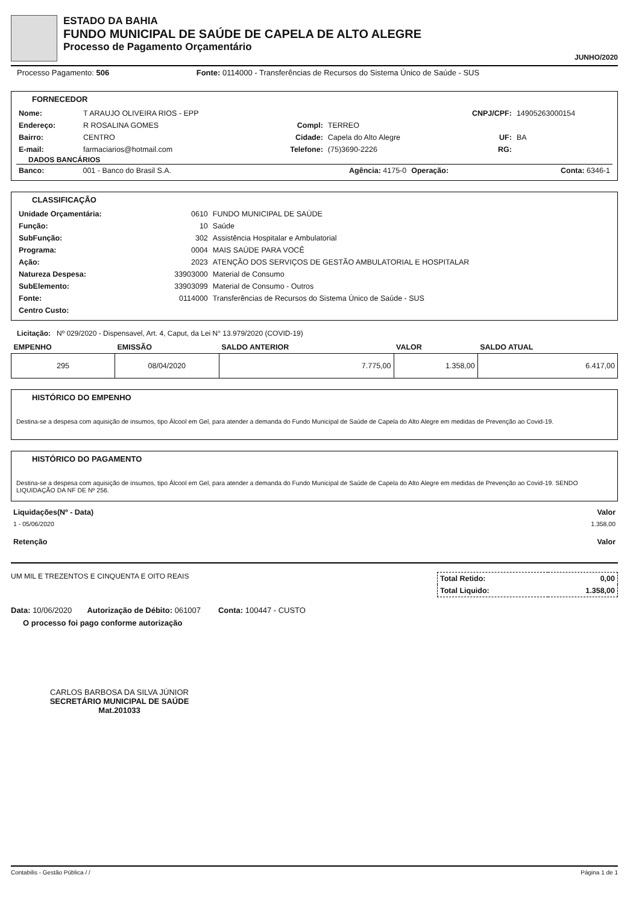ESTADO DA BAHIA
FUNDO MUNICIPAL DE SAÚDE DE CAPELA DE ALTO ALEGRE
Processo de Pagamento Orçamentário
JUNHO/2020
Processo Pagamento: 506 Fonte: 0114000 - Transferências de Recursos do Sistema Único de Saúde - SUS
FORNECEDOR
| Nome: | T ARAUJO OLIVEIRA RIOS - EPP | | | CNPJ/CPF: | 14905263000154 |
| Endereço: | R ROSALINA GOMES | Compl: | TERREO | | |
| Bairro: | CENTRO | Cidade: | Capela do Alto Alegre | UF: | BA |
| E-mail: | farmaciarios@hotmail.com | Telefone: | (75)3690-2226 | RG: | |
DADOS BANCÁRIOS
| Banco: | 001 - Banco do Brasil S.A. | Agência: 4175-0 | Operação: | Conta: 6346-1 |
CLASSIFICAÇÃO
| Unidade Orçamentária: | 0610 | FUNDO MUNICIPAL DE SAÚDE |
| Função: | 10 | Saúde |
| SubFunção: | 302 | Assistência Hospitalar e Ambulatorial |
| Programa: | 0004 | MAIS SAÚDE PARA VOCÊ |
| Ação: | 2023 | ATENÇÃO DOS SERVIÇOS DE GESTÃO AMBULATORIAL E HOSPITALAR |
| Natureza Despesa: | 33903000 | Material de Consumo |
| SubElemento: | 33903099 | Material de Consumo - Outros |
| Fonte: | 0114000 | Transferências de Recursos do Sistema Único de Saúde - SUS |
| Centro Custo: | | |
Licitação: Nº 029/2020 - Dispensavel, Art. 4, Caput, da Lei N° 13.979/2020 (COVID-19)
| EMPENHO | EMISSÃO | SALDO ANTERIOR | VALOR | SALDO ATUAL |
| --- | --- | --- | --- | --- |
| 295 | 08/04/2020 | 7.775,00 | 1.358,00 | 6.417,00 |
HISTÓRICO DO EMPENHO
Destina-se a despesa com aquisição de insumos, tipo Álcool em Gel, para atender a demanda do Fundo Municipal de Saúde de Capela do Alto Alegre em medidas de Prevenção ao Covid-19.
HISTÓRICO DO PAGAMENTO
Destina-se a despesa com aquisição de insumos, tipo Álcool em Gel, para atender a demanda do Fundo Municipal de Saúde de Capela do Alto Alegre em medidas de Prevenção ao Covid-19. SENDO LIQUIDAÇÃO DA NF DE Nº 256.
| Liquidações(Nº - Data) | Valor |
| 1 - 05/06/2020 | 1.358,00 |
| Retenção | Valor |
UM MIL E TREZENTOS E CINQUENTA E OITO REAIS
| Total Retido: | 0,00 |
| Total Liquido: | 1.358,00 |
Data: 10/06/2020 Autorização de Débito: 061007 Conta: 100447 - CUSTO
O processo foi pago conforme autorização
CARLOS BARBOSA DA SILVA JÚNIOR
SECRETÁRIO MUNICIPAL DE SAÚDE
Mat.201033
Contabilis - Gestão Pública / / Página 1 de 1